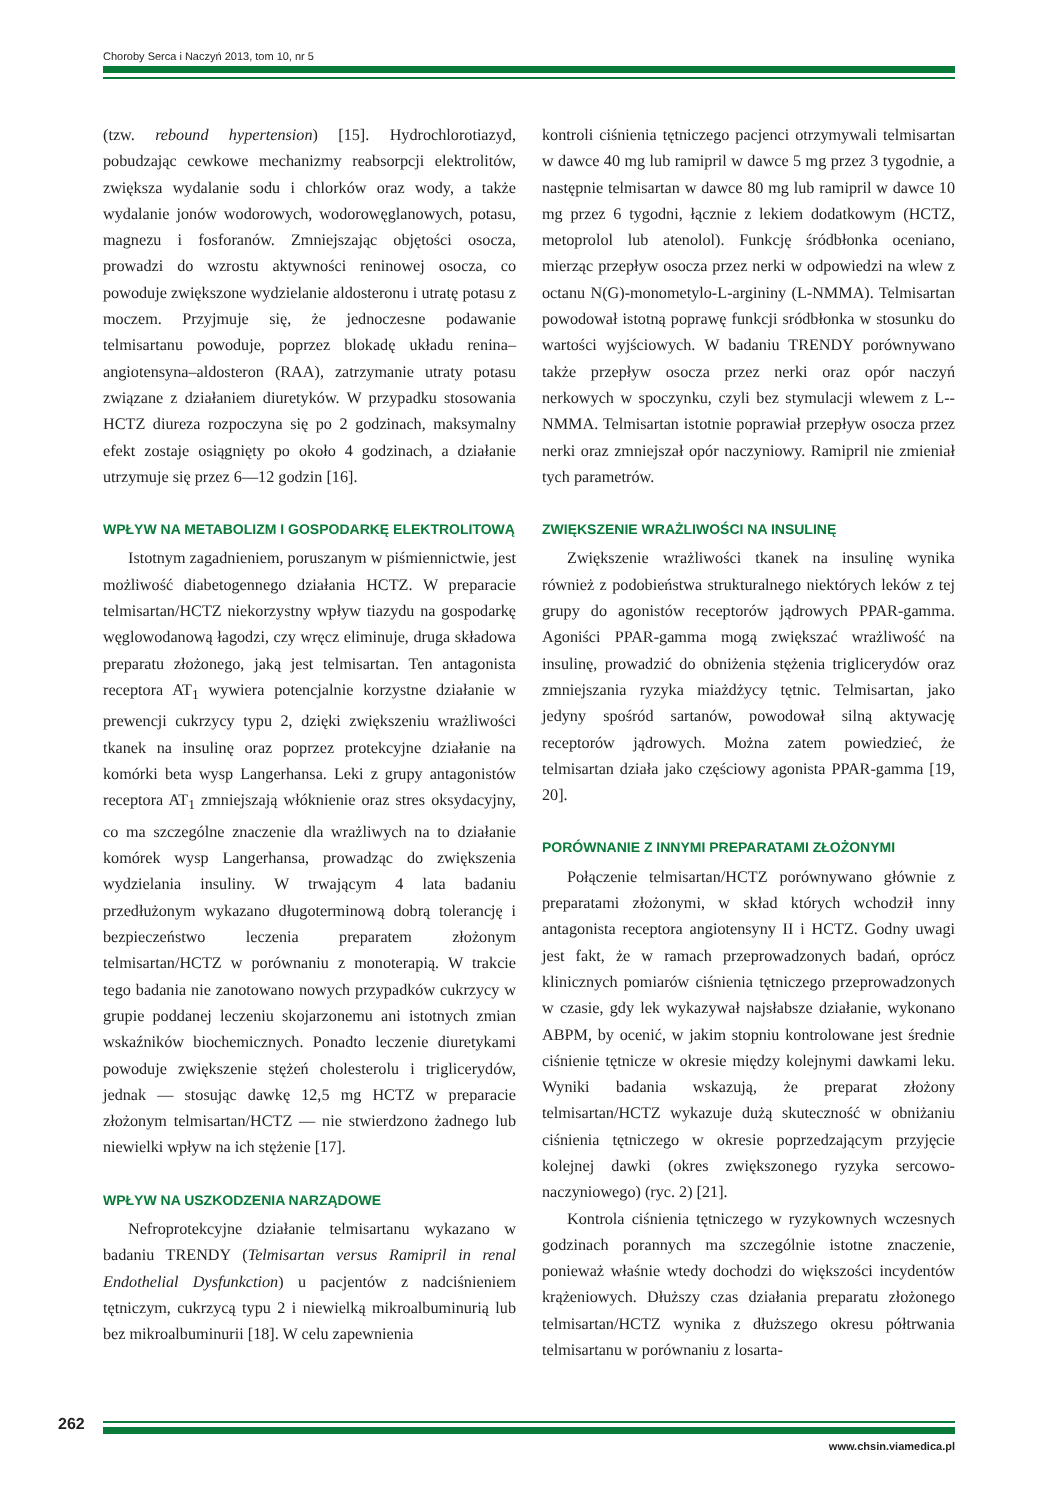Choroby Serca i Naczyń 2013, tom 10, nr 5
(tzw. rebound hypertension) [15]. Hydrochlorotiazyd, pobudzając cewkowe mechanizmy reabsorpcji elektrolitów, zwiększa wydalanie sodu i chlorków oraz wody, a także wydalanie jonów wodorowych, wodorowęglanowych, potasu, magnezu i fosforanów. Zmniejszając objętości osocza, prowadzi do wzrostu aktywności reninowej osocza, co powoduje zwiększone wydzielanie aldosteronu i utratę potasu z moczem. Przyjmuje się, że jednoczesne podawanie telmisartanu powoduje, poprzez blokadę układu renina–angiotensyna–aldosteron (RAA), zatrzymanie utraty potasu związane z działaniem diuretyków. W przypadku stosowania HCTZ diureza rozpoczyna się po 2 godzinach, maksymalny efekt zostaje osiągnięty po około 4 godzinach, a działanie utrzymuje się przez 6––12 godzin [16].
WPŁYW NA METABOLIZM I GOSPODARKĘ ELEKTROLITOWĄ
Istotnym zagadnieniem, poruszanym w piśmiennictwie, jest możliwość diabetogennego działania HCTZ. W preparacie telmisartan/HCTZ niekorzystny wpływ tiazydu na gospodarkę węglowodanową łagodzi, czy wręcz eliminuje, druga składowa preparatu złożonego, jaką jest telmisartan. Ten antagonista receptora AT<sub>1</sub> wywiera potencjalnie korzystne działanie w prewencji cukrzycy typu 2, dzięki zwiększeniu wrażliwości tkanek na insulinę oraz poprzez protekcyjne działanie na komórki beta wysp Langerhansa. Leki z grupy antagonistów receptora AT<sub>1</sub> zmniejszają włóknienie oraz stres oksydacyjny, co ma szczególne znaczenie dla wrażliwych na to działanie komórek wysp Langerhansa, prowadząc do zwiększenia wydzielania insuliny. W trwającym 4 lata badaniu przedłużonym wykazano długoterminową dobrą tolerancję i bezpieczeństwo leczenia preparatem złożonym telmisartan/HCTZ w porównaniu z monoterapią. W trakcie tego badania nie zanotowano nowych przypadków cukrzycy w grupie poddanej leczeniu skojarzonemu ani istotnych zmian wskaźników biochemicznych. Ponadto leczenie diuretykami powoduje zwiększenie stężeń cholesterolu i triglicerydów, jednak — stosując dawkę 12,5 mg HCTZ w preparacie złożonym telmisartan/HCTZ — nie stwierdzono żadnego lub niewielki wpływ na ich stężenie [17].
WPŁYW NA USZKODZENIA NARZĄDOWE
Nefroprotekcyjne działanie telmisartanu wykazano w badaniu TRENDY (Telmisartan versus Ramipril in renal Endothelial Dysfunkction) u pacjentów z nadciśnieniem tętniczym, cukrzycą typu 2 i niewielką mikroalbuminurią lub bez mikroalbuminurii [18]. W celu zapewnienia
kontroli ciśnienia tętniczego pacjenci otrzymywali telmisartan w dawce 40 mg lub ramipril w dawce 5 mg przez 3 tygodnie, a następnie telmisartan w dawce 80 mg lub ramipril w dawce 10 mg przez 6 tygodni, łącznie z lekiem dodatkowym (HCTZ, metoprolol lub atenolol). Funkcję śródbłonka oceniano, mierząc przepływ osocza przez nerki w odpowiedzi na wlew z octanu N(G)-monometylo-L-argininy (L-NMMA). Telmisartan powodował istotną poprawę funkcji sródbłonka w stosunku do wartości wyjściowych. W badaniu TRENDY porównywano także przepływ osocza przez nerki oraz opór naczyń nerkowych w spoczynku, czyli bez stymulacji wlewem z L--NMMA. Telmisartan istotnie poprawiał przepływ osocza przez nerki oraz zmniejszał opór naczyniowy. Ramipril nie zmieniał tych parametrów.
ZWIĘKSZENIE WRAŻLIWOŚCI NA INSULINĘ
Zwiększenie wrażliwości tkanek na insulinę wynika również z podobieństwa strukturalnego niektórych leków z tej grupy do agonistów receptorów jądrowych PPAR-gamma. Agoniści PPAR-gamma mogą zwiększać wrażliwość na insulinę, prowadzić do obniżenia stężenia triglicerydów oraz zmniejszania ryzyka miażdżycy tętnic. Telmisartan, jako jedyny spośród sartanów, powodował silną aktywację receptorów jądrowych. Można zatem powiedzieć, że telmisartan działa jako częściowy agonista PPAR-gamma [19, 20].
PORÓWNANIE Z INNYMI PREPARATAMI ZŁOŻONYMI
Połączenie telmisartan/HCTZ porównywano głównie z preparatami złożonymi, w skład których wchodził inny antagonista receptora angiotensyny II i HCTZ. Godny uwagi jest fakt, że w ramach przeprowadzonych badań, oprócz klinicznych pomiarów ciśnienia tętniczego przeprowadzonych w czasie, gdy lek wykazywał najsłabsze działanie, wykonano ABPM, by ocenić, w jakim stopniu kontrolowane jest średnie ciśnienie tętnicze w okresie między kolejnymi dawkami leku. Wyniki badania wskazują, że preparat złożony telmisartan/HCTZ wykazuje dużą skuteczność w obniżaniu ciśnienia tętniczego w okresie poprzedzającym przyjęcie kolejnej dawki (okres zwiększonego ryzyka sercowo-naczyniowego) (ryc. 2) [21].
Kontrola ciśnienia tętniczego w ryzykownych wczesnych godzinach porannych ma szczególnie istotne znaczenie, ponieważ właśnie wtedy dochodzi do większości incydentów krążeniowych. Dłuższy czas działania preparatu złożonego telmisartan/HCTZ wynika z dłuższego okresu półtrwania telmisartanu w porównaniu z losarta-
262
www.chsin.viamedica.pl